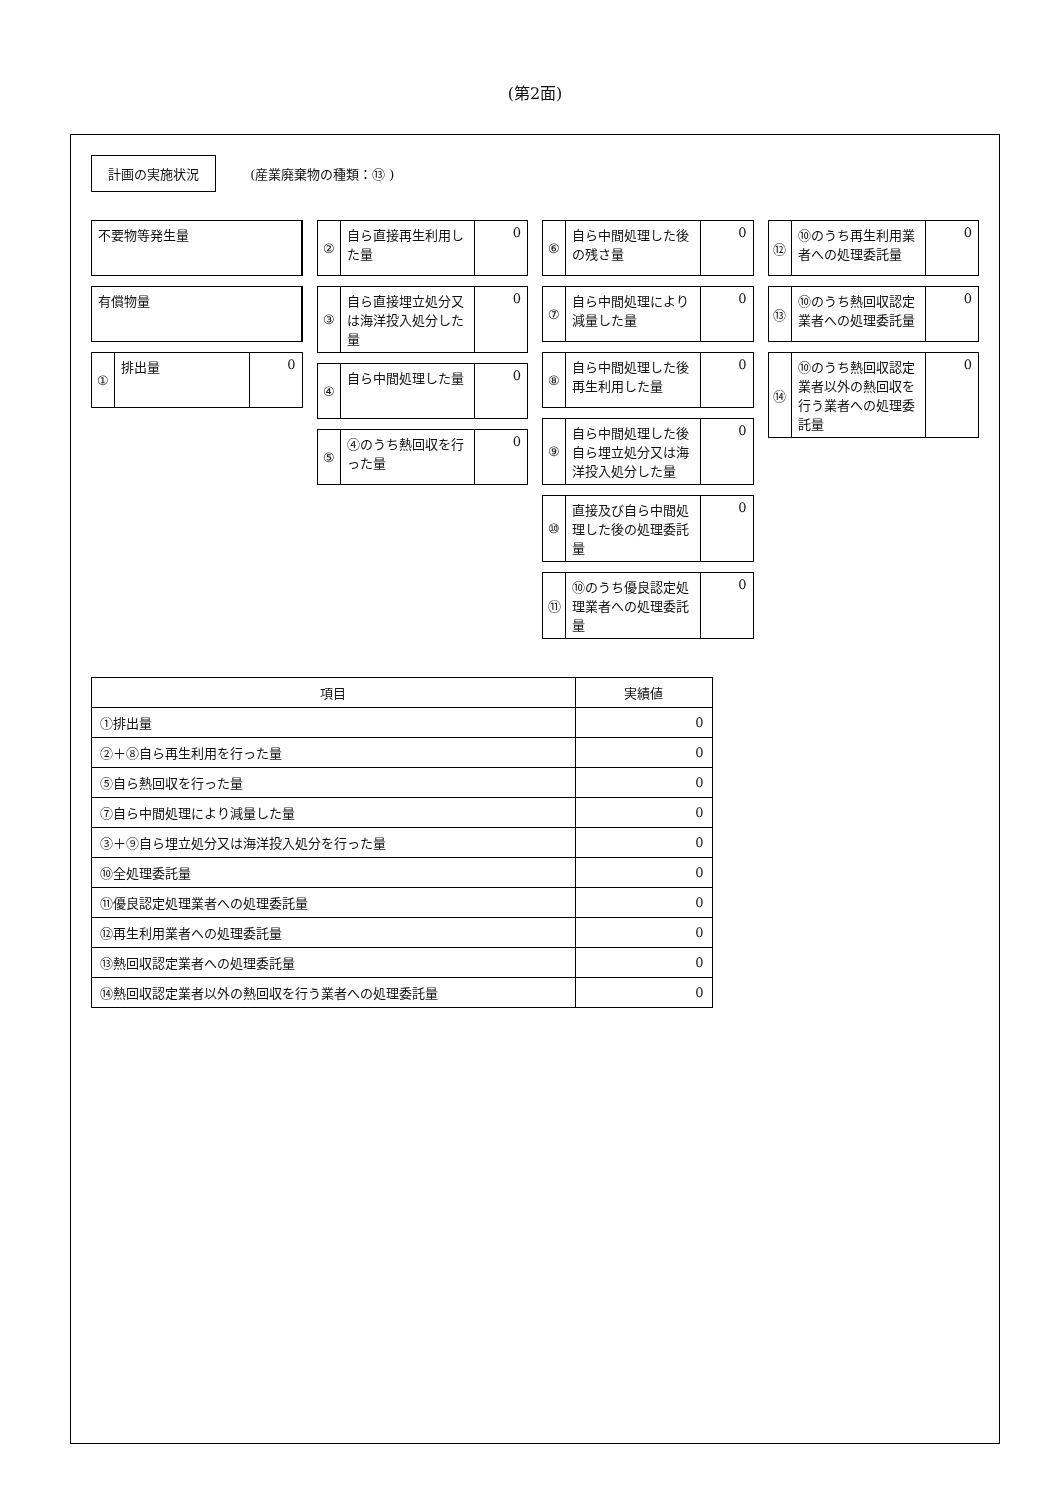(第2面)
計画の実施状況 (産業廃棄物の種類：⑬ )
不要物等発生量
有償物量
① 排出量 0
② 自ら直接再生利用した量 0
③ 自ら直接埋立処分又は海洋投入処分した量 0
④ 自ら中間処理した量 0
⑤ ④のうち熱回収を行った量 0
⑥ 自ら中間処理した後の残さ量 0
⑦ 自ら中間処理により減量した量 0
⑧ 自ら中間処理した後再生利用した量 0
⑨ 自ら中間処理した後自ら埋立処分又は海洋投入処分した量 0
⑩ 直接及び自ら中間処理した後の処理委託量 0
⑪ ⑩のうち優良認定処理業者への処理委託量 0
⑫ ⑩のうち再生利用業者への処理委託量 0
⑬ ⑩のうち熱回収認定業者への処理委託量 0
⑭ ⑩のうち熱回収認定業者以外の熱回収を行う業者への処理委託量 0
| 項目 | 実績値 |
| --- | --- |
| ①排出量 | 0 |
| ②＋⑧自ら再生利用を行った量 | 0 |
| ⑤自ら熱回収を行った量 | 0 |
| ⑦自ら中間処理により減量した量 | 0 |
| ③＋⑨自ら埋立処分又は海洋投入処分を行った量 | 0 |
| ⑩全処理委託量 | 0 |
| ⑪優良認定処理業者への処理委託量 | 0 |
| ⑫再生利用業者への処理委託量 | 0 |
| ⑬熱回収認定業者への処理委託量 | 0 |
| ⑭熱回収認定業者以外の熱回収を行う業者への処理委託量 | 0 |